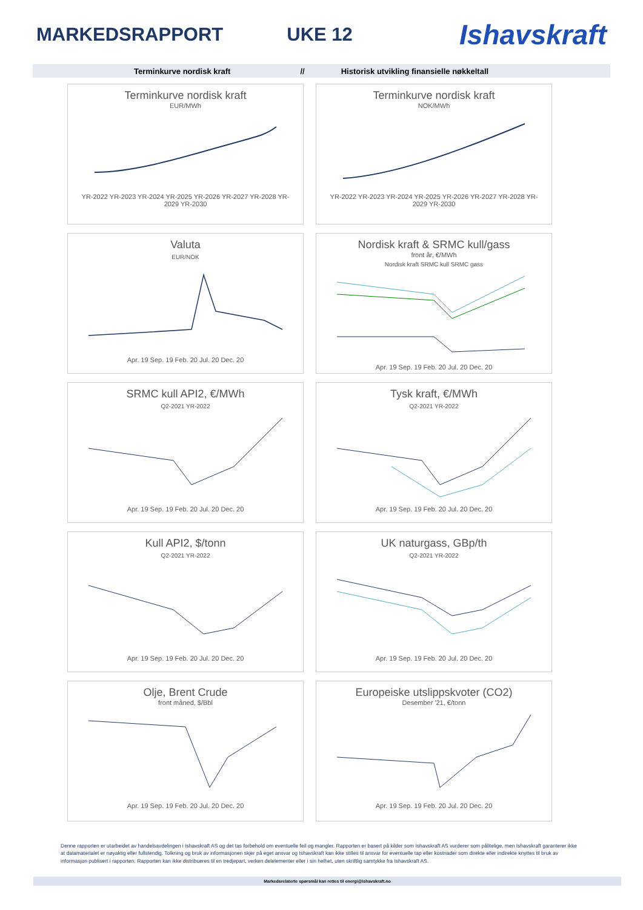MARKEDSRAPPORT UKE 12
Ishavskraft
Terminkurve nordisk kraft // Historisk utvikling finansielle nøkkeltall
Terminkurve nordisk kraft
EUR/MWh
YR-2022 YR-2023 YR-2024 YR-2025 YR-2026 YR-2027 YR-2028 YR-2029 YR-2030
Terminkurve nordisk kraft
NOK/MWh
YR-2022 YR-2023 YR-2024 YR-2025 YR-2026 YR-2027 YR-2028 YR-2029 YR-2030
Valuta
EUR/NOK
Apr. 19 Sep. 19 Feb. 20 Jul. 20 Dec. 20
Nordisk kraft & SRMC kull/gass
front år, €/MWh
Nordisk kraft SRMC kull SRMC gass
Apr. 19 Sep. 19 Feb. 20 Jul. 20 Dec. 20
SRMC kull API2, €/MWh
Q2-2021 YR-2022
Apr. 19 Sep. 19 Feb. 20 Jul. 20 Dec. 20
Tysk kraft, €/MWh
Q2-2021 YR-2022
Apr. 19 Sep. 19 Feb. 20 Jul. 20 Dec. 20
Kull API2, $/tonn
Q2-2021 YR-2022
Apr. 19 Sep. 19 Feb. 20 Jul. 20 Dec. 20
UK naturgass, GBp/th
Q2-2021 YR-2022
Apr. 19 Sep. 19 Feb. 20 Jul. 20 Dec. 20
Olje, Brent Crude
front måned, $/Bbl
Apr. 19 Sep. 19 Feb. 20 Jul. 20 Dec. 20
Europeiske utslippskvoter (CO2)
Desember '21, €/tonn
Apr. 19 Sep. 19 Feb. 20 Jul. 20 Dec. 20
Denne rapporten er utarbeidet av handelsavdelingen i Ishavskraft AS og det tas forbehold om eventuelle feil og mangler. Rapporten er basert på kilder som Ishavskraft AS vurderer som pålitelige, men Ishavskraft garanterer ikke at datamaterialet er nøyaktig eller fullstendig. Tolkning og bruk av informasjonen skjer på eget ansvar og Ishavskraft kan ikke stilles til ansvar for eventuelle tap eller kostnader som direkte eller indirekte knyttes til bruk av informasjon publisert i rapporten. Rapporten kan ikke distribueres til en tredjepart, verken delelementer eller i sin helhet, uten skriftlig samtykke fra Ishavskraft AS.
Markedsrelaterte spørsmål kan rettes til energi@ishavskraft.no